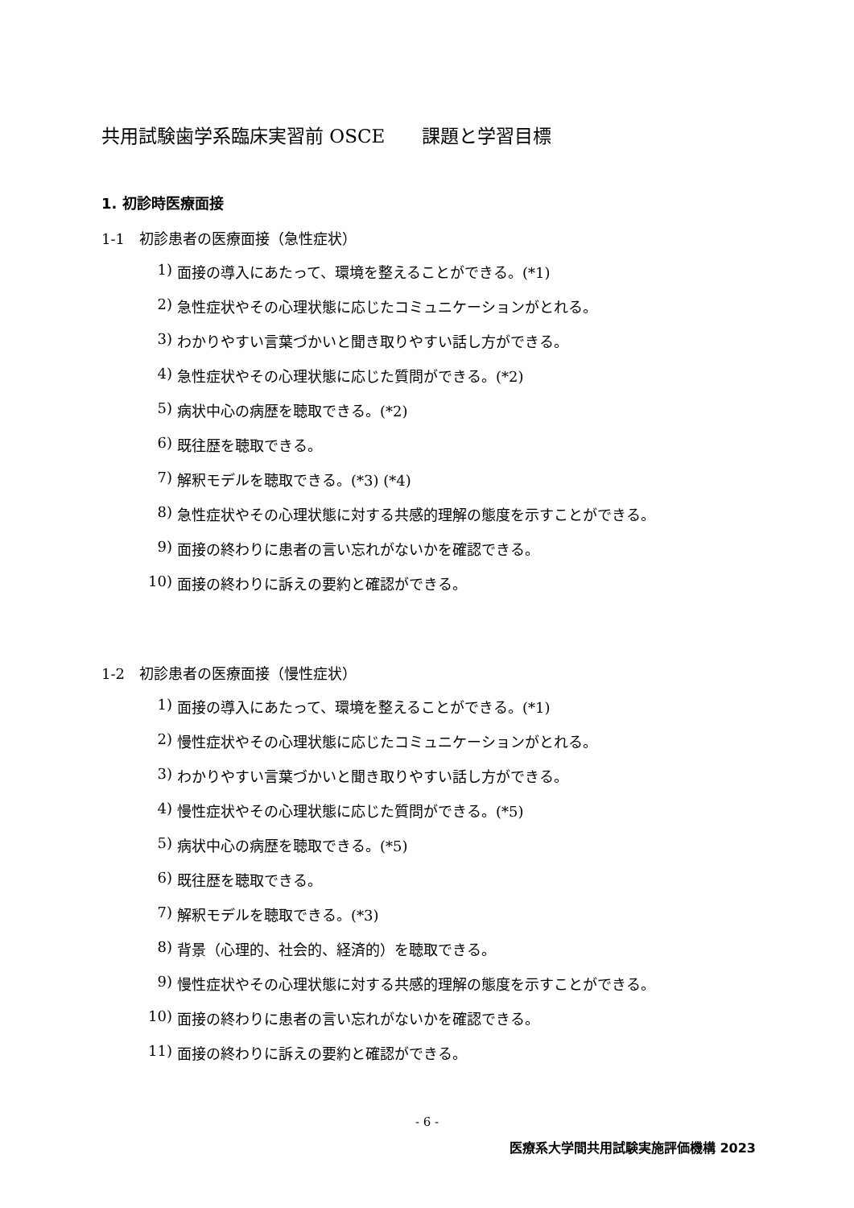共用試験歯学系臨床実習前 OSCE　　課題と学習目標
1. 初診時医療面接
1-1　初診患者の医療面接（急性症状）
1) 面接の導入にあたって、環境を整えることができる。(*1)
2) 急性症状やその心理状態に応じたコミュニケーションがとれる。
3) わかりやすい言葉づかいと聞き取りやすい話し方ができる。
4) 急性症状やその心理状態に応じた質問ができる。(*2)
5) 病状中心の病歴を聴取できる。(*2)
6) 既往歴を聴取できる。
7) 解釈モデルを聴取できる。(*3) (*4)
8) 急性症状やその心理状態に対する共感的理解の態度を示すことができる。
9) 面接の終わりに患者の言い忘れがないかを確認できる。
10) 面接の終わりに訴えの要約と確認ができる。
1-2　初診患者の医療面接（慢性症状）
1) 面接の導入にあたって、環境を整えることができる。(*1)
2) 慢性症状やその心理状態に応じたコミュニケーションがとれる。
3) わかりやすい言葉づかいと聞き取りやすい話し方ができる。
4) 慢性症状やその心理状態に応じた質問ができる。(*5)
5) 病状中心の病歴を聴取できる。(*5)
6) 既往歴を聴取できる。
7) 解釈モデルを聴取できる。(*3)
8) 背景（心理的、社会的、経済的）を聴取できる。
9) 慢性症状やその心理状態に対する共感的理解の態度を示すことができる。
10) 面接の終わりに患者の言い忘れがないかを確認できる。
11) 面接の終わりに訴えの要約と確認ができる。
- 6 -
医療系大学間共用試験実施評価機構 2023